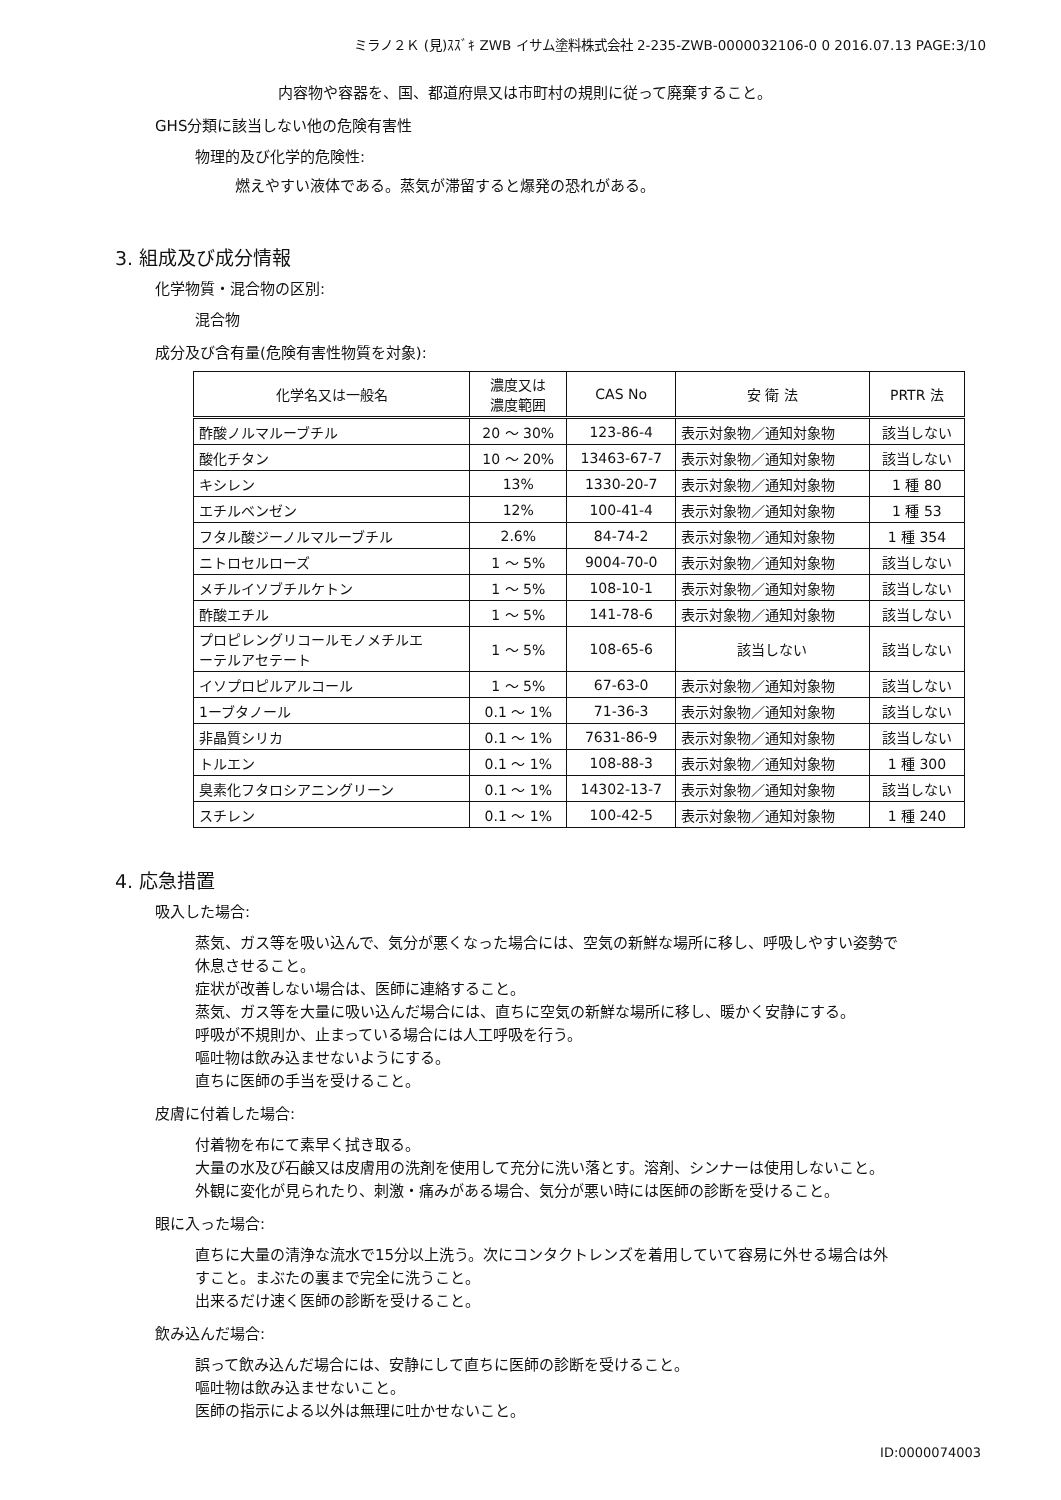ミラノ２Ｋ (見)ｽｽﾞｷ ZWB イサム塗料株式会社 2-235-ZWB-0000032106-0 0 2016.07.13 PAGE:3/10
内容物や容器を、国、都道府県又は市町村の規則に従って廃棄すること。
GHS分類に該当しない他の危険有害性
物理的及び化学的危険性:
燃えやすい液体である。蒸気が滞留すると爆発の恐れがある。
3. 組成及び成分情報
化学物質・混合物の区別:
混合物
成分及び含有量(危険有害性物質を対象):
| 化学名又は一般名 | 濃度又は 濃度範囲 | CAS No | 安 衛 法 | PRTR 法 |
| --- | --- | --- | --- | --- |
| 酢酸ノルマルーブチル | 20 ～ 30% | 123-86-4 | 表示対象物／通知対象物 | 該当しない |
| 酸化チタン | 10 ～ 20% | 13463-67-7 | 表示対象物／通知対象物 | 該当しない |
| キシレン | 13% | 1330-20-7 | 表示対象物／通知対象物 | 1 種 80 |
| エチルベンゼン | 12% | 100-41-4 | 表示対象物／通知対象物 | 1 種 53 |
| フタル酸ジーノルマルーブチル | 2.6% | 84-74-2 | 表示対象物／通知対象物 | 1 種 354 |
| ニトロセルローズ | 1 ～ 5% | 9004-70-0 | 表示対象物／通知対象物 | 該当しない |
| メチルイソブチルケトン | 1 ～ 5% | 108-10-1 | 表示対象物／通知対象物 | 該当しない |
| 酢酸エチル | 1 ～ 5% | 141-78-6 | 表示対象物／通知対象物 | 該当しない |
| プロピレングリコールモノメチルエ ーテルアセテート | 1 ～ 5% | 108-65-6 | 該当しない | 該当しない |
| イソプロピルアルコール | 1 ～ 5% | 67-63-0 | 表示対象物／通知対象物 | 該当しない |
| 1ーブタノール | 0.1 ～ 1% | 71-36-3 | 表示対象物／通知対象物 | 該当しない |
| 非晶質シリカ | 0.1 ～ 1% | 7631-86-9 | 表示対象物／通知対象物 | 該当しない |
| トルエン | 0.1 ～ 1% | 108-88-3 | 表示対象物／通知対象物 | 1 種 300 |
| 臭素化フタロシアニングリーン | 0.1 ～ 1% | 14302-13-7 | 表示対象物／通知対象物 | 該当しない |
| スチレン | 0.1 ～ 1% | 100-42-5 | 表示対象物／通知対象物 | 1 種 240 |
4. 応急措置
吸入した場合:
蒸気、ガス等を吸い込んで、気分が悪くなった場合には、空気の新鮮な場所に移し、呼吸しやすい姿勢で
休息させること。
症状が改善しない場合は、医師に連絡すること。
蒸気、ガス等を大量に吸い込んだ場合には、直ちに空気の新鮮な場所に移し、暖かく安静にする。
呼吸が不規則か、止まっている場合には人工呼吸を行う。
嘔吐物は飲み込ませないようにする。
直ちに医師の手当を受けること。
皮膚に付着した場合:
付着物を布にて素早く拭き取る。
大量の水及び石鹸又は皮膚用の洗剤を使用して充分に洗い落とす。溶剤、シンナーは使用しないこと。
外観に変化が見られたり、刺激・痛みがある場合、気分が悪い時には医師の診断を受けること。
眼に入った場合:
直ちに大量の清浄な流水で15分以上洗う。次にコンタクトレンズを着用していて容易に外せる場合は外
すこと。まぶたの裏まで完全に洗うこと。
出来るだけ速く医師の診断を受けること。
飲み込んだ場合:
誤って飲み込んだ場合には、安静にして直ちに医師の診断を受けること。
嘔吐物は飲み込ませないこと。
医師の指示による以外は無理に吐かせないこと。
ID:0000074003